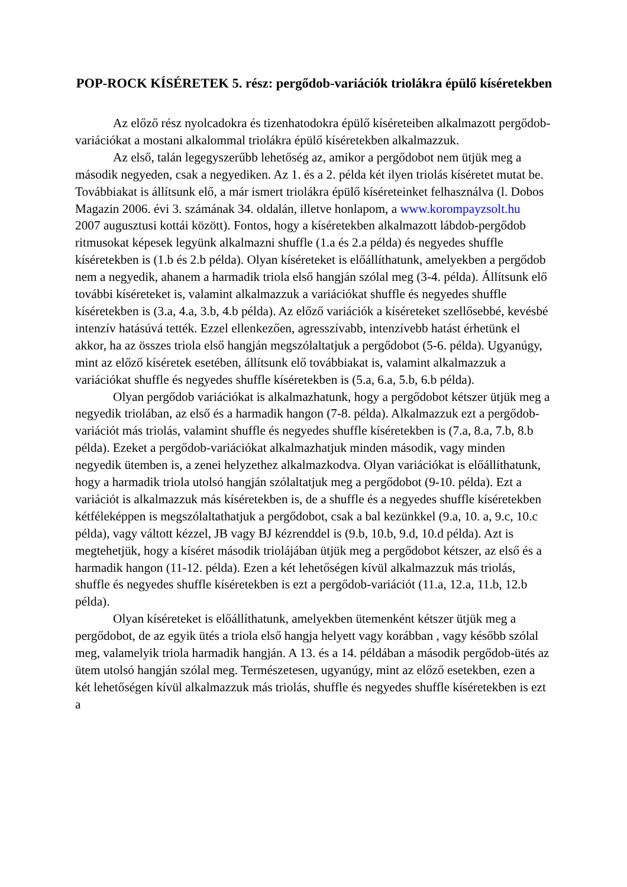POP-ROCK KÍSÉRETEK 5. rész: pergődob-variációk triolákra épülő kíséretekben
Az előző rész nyolcadokra és tizenhatodokra épülő kíséreteiben alkalmazott pergődob-variációkat a mostani alkalommal triolákra épülő kíséretekben alkalmazzuk.
Az első, talán legegyszerűbb lehetőség az, amikor a pergődobot nem ütjük meg a második negyeden, csak a negyediken. Az 1. és a 2. példa két ilyen triolás kíséretet mutat be. Továbbiakat is állítsunk elő, a már ismert triolákra épülő kíséreteinket felhasználva (l. Dobos Magazin 2006. évi 3. számának 34. oldalán, illetve honlapom, a www.korompayzsolt.hu 2007 augusztusi kottái között). Fontos, hogy a kíséretekben alkalmazott lábdob-pergődob ritmusokat képesek legyünk alkalmazni shuffle (1.a és 2.a példa) és negyedes shuffle kíséretekben is (1.b és 2.b példa). Olyan kíséreteket is előállíthatunk, amelyekben a pergődob nem a negyedik, ahanem a harmadik triola első hangján szólal meg (3-4. példa). Állítsunk elő további kíséreteket is, valamint alkalmazzuk a variációkat shuffle és negyedes shuffle kíséretekben is (3.a, 4.a, 3.b, 4.b példa). Az előző variációk a kíséreteket szellősebbé, kevésbé intenzív hatásúvá tették. Ezzel ellenkezően, agresszívabb, intenzívebb hatást érhetünk el akkor, ha az összes triola első hangján megszólaltatjuk a pergődobot (5-6. példa). Ugyanúgy, mint az előző kíséretek esetében, állítsunk elő továbbiakat is, valamint alkalmazzuk a variációkat shuffle és negyedes shuffle kíséretekben is (5.a, 6.a, 5.b, 6.b példa).
Olyan pergődob variációkat is alkalmazhatunk, hogy a pergődobot kétszer ütjük meg a negyedik triolában, az első és a harmadik hangon (7-8. példa). Alkalmazzuk ezt a pergődob-variációt más triolás, valamint shuffle és negyedes shuffle kíséretekben is (7.a, 8.a, 7.b, 8.b példa). Ezeket a pergődob-variációkat alkalmazhatjuk minden második, vagy minden negyedik ütemben is, a zenei helyzethez alkalmazkodva. Olyan variációkat is előállíthatunk, hogy a harmadik triola utolsó hangján szólaltatjuk meg a pergődobot (9-10. példa). Ezt a variációt is alkalmazzuk más kíséretekben is, de a shuffle és a negyedes shuffle kíséretekben kétféleképpen is megszólaltathatjuk a pergődobot, csak a bal kezünkkel (9.a, 10. a, 9.c, 10.c példa), vagy váltott kézzel, JB vagy BJ kézrenddel is (9.b, 10.b, 9.d, 10.d példa). Azt is megtehetjük, hogy a kíséret második triolájában ütjük meg a pergődobot kétszer, az első és a harmadik hangon (11-12. példa). Ezen a két lehetőségen kívül alkalmazzuk más triolás, shuffle és negyedes shuffle kíséretekben is ezt a pergődob-variációt (11.a, 12.a, 11.b, 12.b példa).
Olyan kíséreteket is előállíthatunk, amelyekben ütemenként kétszer ütjük meg a pergődobot, de az egyik ütés a triola első hangja helyett vagy korábban , vagy később szólal meg, valamelyik triola harmadik hangján. A 13. és a 14. példában a második pergődob-ütés az ütem utolsó hangján szólal meg. Természetesen, ugyanúgy, mint az előző esetekben, ezen a két lehetőségen kívül alkalmazzuk más triolás, shuffle és negyedes shuffle kíséretekben is ezt a